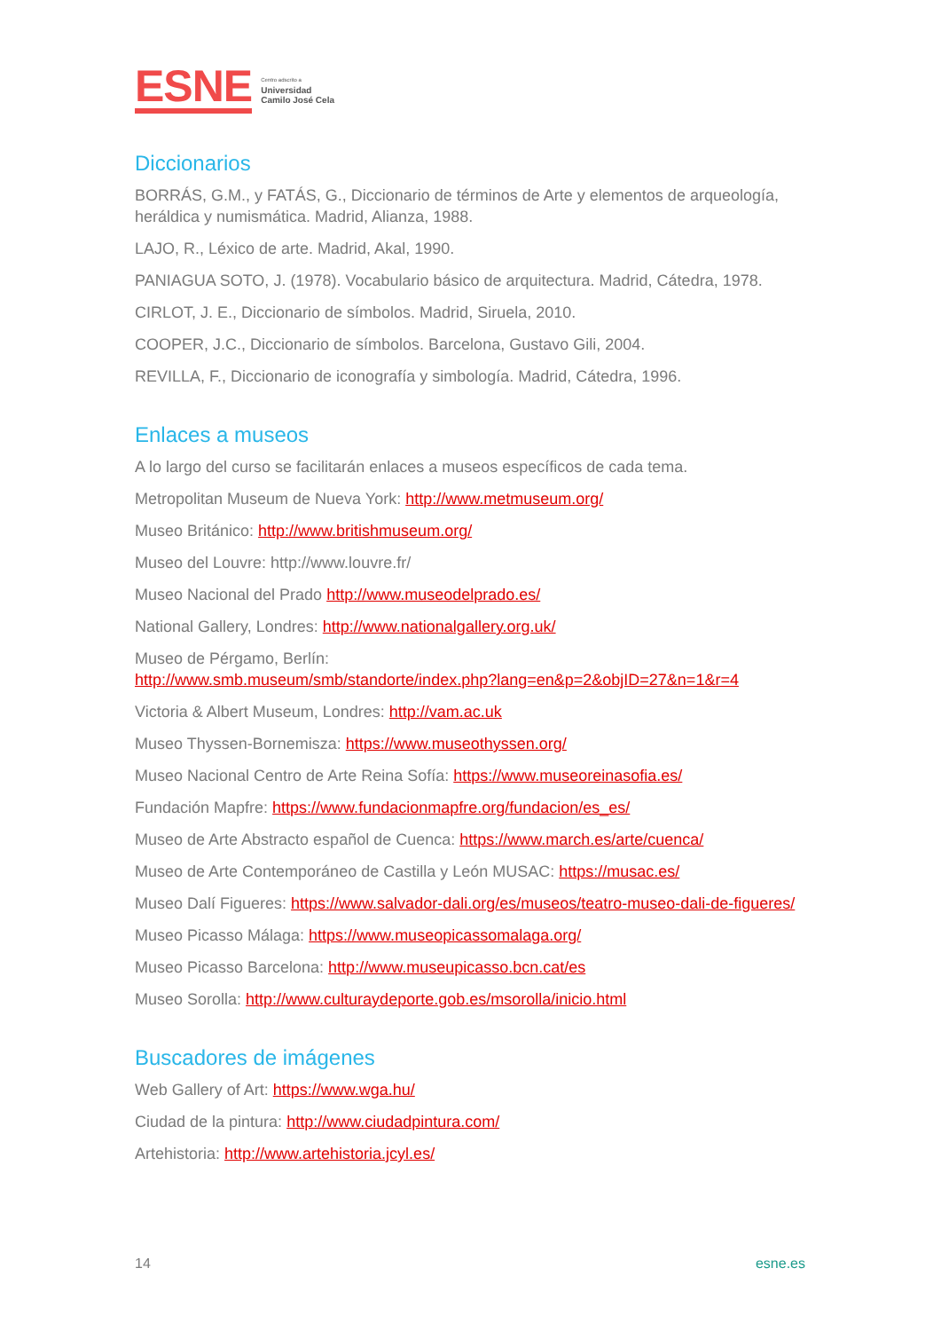ESNE
Centro adscrito a
Universidad
Camilo José Cela
Diccionarios
BORRÁS, G.M., y FATÁS, G., Diccionario de términos de Arte y elementos de arqueología, heráldica y numismática. Madrid, Alianza, 1988.
LAJO, R., Léxico de arte. Madrid, Akal, 1990.
PANIAGUA SOTO, J. (1978). Vocabulario básico de arquitectura. Madrid, Cátedra, 1978.
CIRLOT, J. E., Diccionario de símbolos. Madrid, Siruela, 2010.
COOPER, J.C., Diccionario de símbolos. Barcelona, Gustavo Gili, 2004.
REVILLA, F., Diccionario de iconografía y simbología. Madrid, Cátedra, 1996.
Enlaces a museos
A lo largo del curso se facilitarán enlaces a museos específicos de cada tema.
Metropolitan Museum de Nueva York: http://www.metmuseum.org/
Museo Británico: http://www.britishmuseum.org/
Museo del Louvre: http://www.louvre.fr/
Museo Nacional del Prado http://www.museodelprado.es/
National Gallery, Londres: http://www.nationalgallery.org.uk/
Museo de Pérgamo, Berlín:
http://www.smb.museum/smb/standorte/index.php?lang=en&p=2&objID=27&n=1&r=4
Victoria & Albert Museum, Londres: http://vam.ac.uk
Museo Thyssen-Bornemisza: https://www.museothyssen.org/
Museo Nacional Centro de Arte Reina Sofía: https://www.museoreinasofia.es/
Fundación Mapfre: https://www.fundacionmapfre.org/fundacion/es_es/
Museo de Arte Abstracto español de Cuenca: https://www.march.es/arte/cuenca/
Museo de Arte Contemporáneo de Castilla y León MUSAC: https://musac.es/
Museo Dalí Figueres: https://www.salvador-dali.org/es/museos/teatro-museo-dali-de-figueres/
Museo Picasso Málaga: https://www.museopicassomalaga.org/
Museo Picasso Barcelona: http://www.museupicasso.bcn.cat/es
Museo Sorolla: http://www.culturaydeporte.gob.es/msorolla/inicio.html
Buscadores de imágenes
Web Gallery of Art: https://www.wga.hu/
Ciudad de la pintura: http://www.ciudadpintura.com/
Artehistoria: http://www.artehistoria.jcyl.es/
14 esne.es